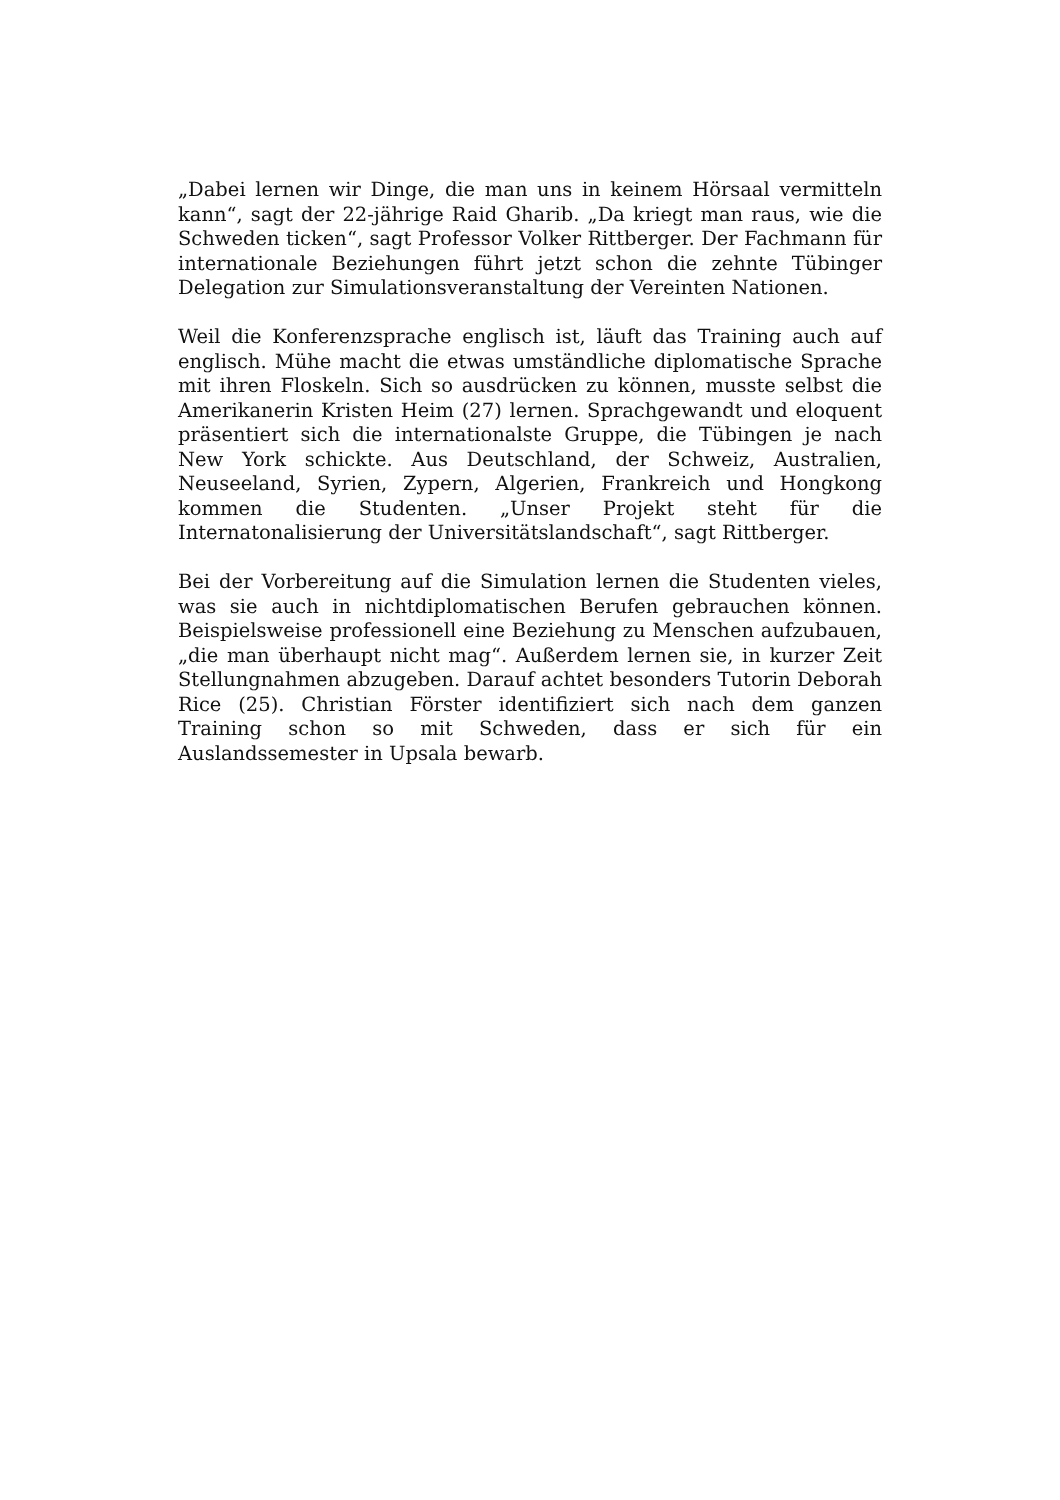„Dabei lernen wir Dinge, die man uns in keinem Hörsaal vermitteln kann“, sagt der 22-jährige Raid Gharib. „Da kriegt man raus, wie die Schweden ticken“, sagt Professor Volker Rittberger. Der Fachmann für internationale Beziehungen führt jetzt schon die zehnte Tübinger Delegation zur Simulationsveranstaltung der Vereinten Nationen.
Weil die Konferenzsprache englisch ist, läuft das Training auch auf englisch. Mühe macht die etwas umständliche diplomatische Sprache mit ihren Floskeln. Sich so ausdrücken zu können, musste selbst die Amerikanerin Kristen Heim (27) lernen. Sprachgewandt und eloquent präsentiert sich die internationalste Gruppe, die Tübingen je nach New York schickte. Aus Deutschland, der Schweiz, Australien, Neuseeland, Syrien, Zypern, Algerien, Frankreich und Hongkong kommen die Studenten. „Unser Projekt steht für die Internatonalisierung der Universitätslandschaft“, sagt Rittberger.
Bei der Vorbereitung auf die Simulation lernen die Studenten vieles, was sie auch in nichtdiplomatischen Berufen gebrauchen können. Beispielsweise professionell eine Beziehung zu Menschen aufzubauen, „die man überhaupt nicht mag“. Außerdem lernen sie, in kurzer Zeit Stellungnahmen abzugeben. Darauf achtet besonders Tutorin Deborah Rice (25). Christian Förster identifiziert sich nach dem ganzen Training schon so mit Schweden, dass er sich für ein Auslandssemester in Upsala bewarb.